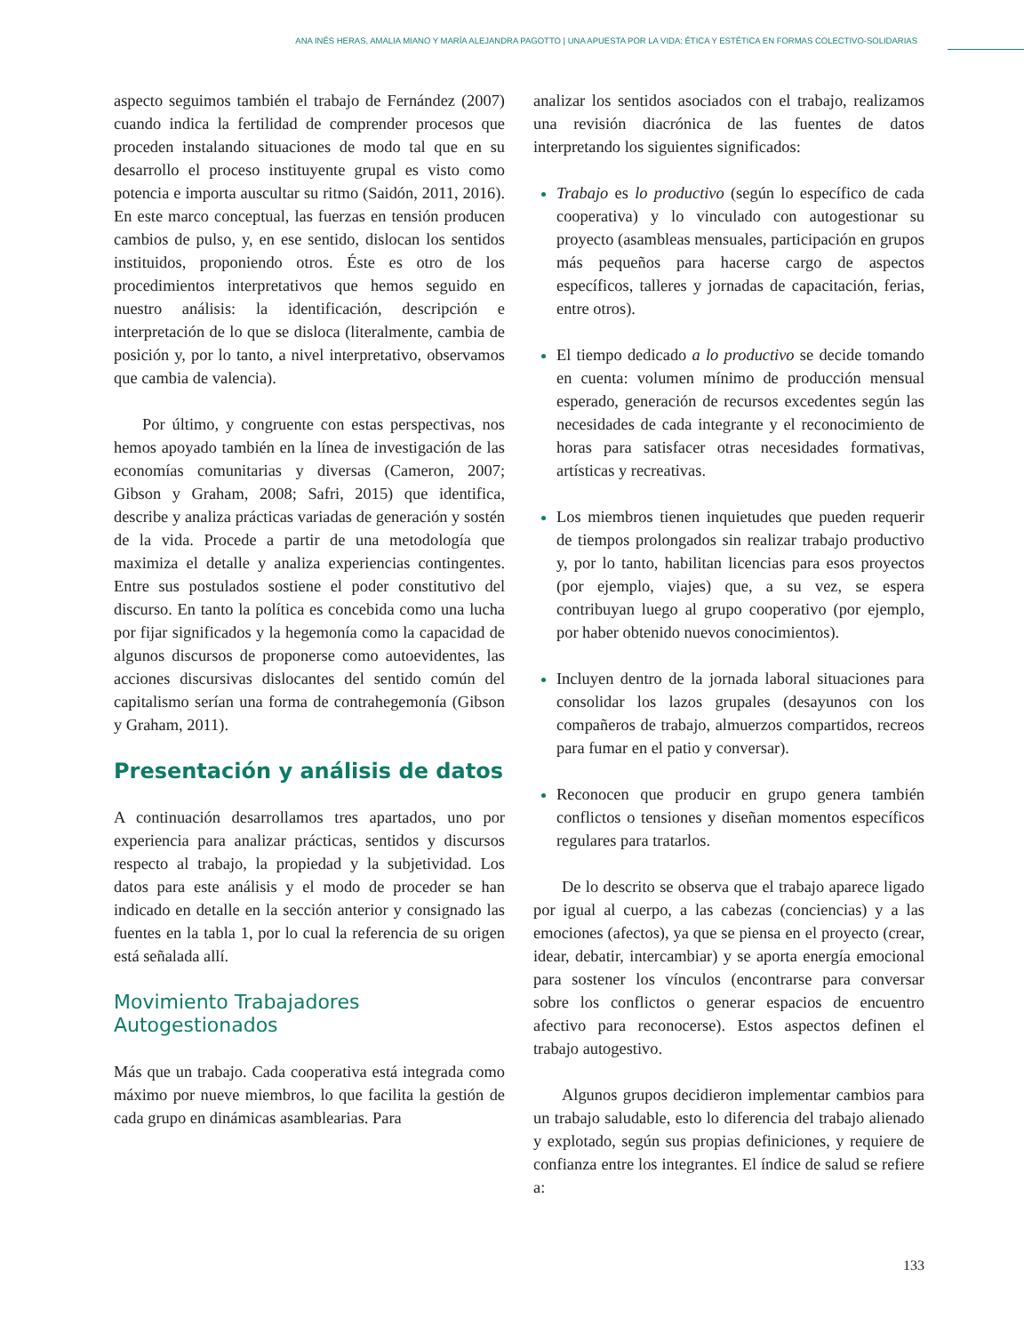ANA INÉS HERAS, AMALIA MIANO Y MARÍA ALEJANDRA PAGOTTO | UNA APUESTA POR LA VIDA: ÉTICA Y ESTÉTICA EN FORMAS COLECTIVO-SOLIDARIAS
aspecto seguimos también el trabajo de Fernández (2007) cuando indica la fertilidad de comprender procesos que proceden instalando situaciones de modo tal que en su desarrollo el proceso instituyente grupal es visto como potencia e importa auscultar su ritmo (Saidón, 2011, 2016). En este marco conceptual, las fuerzas en tensión producen cambios de pulso, y, en ese sentido, dislocan los sentidos instituidos, proponiendo otros. Éste es otro de los procedimientos interpretativos que hemos seguido en nuestro análisis: la identificación, descripción e interpretación de lo que se disloca (literalmente, cambia de posición y, por lo tanto, a nivel interpretativo, observamos que cambia de valencia).
Por último, y congruente con estas perspectivas, nos hemos apoyado también en la línea de investigación de las economías comunitarias y diversas (Cameron, 2007; Gibson y Graham, 2008; Safri, 2015) que identifica, describe y analiza prácticas variadas de generación y sostén de la vida. Procede a partir de una metodología que maximiza el detalle y analiza experiencias contingentes. Entre sus postulados sostiene el poder constitutivo del discurso. En tanto la política es concebida como una lucha por fijar significados y la hegemonía como la capacidad de algunos discursos de proponerse como autoevidentes, las acciones discursivas dislocantes del sentido común del capitalismo serían una forma de contrahegemonía (Gibson y Graham, 2011).
Presentación y análisis de datos
A continuación desarrollamos tres apartados, uno por experiencia para analizar prácticas, sentidos y discursos respecto al trabajo, la propiedad y la subjetividad. Los datos para este análisis y el modo de proceder se han indicado en detalle en la sección anterior y consignado las fuentes en la tabla 1, por lo cual la referencia de su origen está señalada allí.
Movimiento Trabajadores
Autogestionados
Más que un trabajo. Cada cooperativa está integrada como máximo por nueve miembros, lo que facilita la gestión de cada grupo en dinámicas asamblearias. Para
analizar los sentidos asociados con el trabajo, realizamos una revisión diacrónica de las fuentes de datos interpretando los siguientes significados:
Trabajo es lo productivo (según lo específico de cada cooperativa) y lo vinculado con autogestionar su proyecto (asambleas mensuales, participación en grupos más pequeños para hacerse cargo de aspectos específicos, talleres y jornadas de capacitación, ferias, entre otros).
El tiempo dedicado a lo productivo se decide tomando en cuenta: volumen mínimo de producción mensual esperado, generación de recursos excedentes según las necesidades de cada integrante y el reconocimiento de horas para satisfacer otras necesidades formativas, artísticas y recreativas.
Los miembros tienen inquietudes que pueden requerir de tiempos prolongados sin realizar trabajo productivo y, por lo tanto, habilitan licencias para esos proyectos (por ejemplo, viajes) que, a su vez, se espera contribuyan luego al grupo cooperativo (por ejemplo, por haber obtenido nuevos conocimientos).
Incluyen dentro de la jornada laboral situaciones para consolidar los lazos grupales (desayunos con los compañeros de trabajo, almuerzos compartidos, recreos para fumar en el patio y conversar).
Reconocen que producir en grupo genera también conflictos o tensiones y diseñan momentos específicos regulares para tratarlos.
De lo descrito se observa que el trabajo aparece ligado por igual al cuerpo, a las cabezas (conciencias) y a las emociones (afectos), ya que se piensa en el proyecto (crear, idear, debatir, intercambiar) y se aporta energía emocional para sostener los vínculos (encontrarse para conversar sobre los conflictos o generar espacios de encuentro afectivo para reconocerse). Estos aspectos definen el trabajo autogestivo.
Algunos grupos decidieron implementar cambios para un trabajo saludable, esto lo diferencia del trabajo alienado y explotado, según sus propias definiciones, y requiere de confianza entre los integrantes. El índice de salud se refiere a:
133